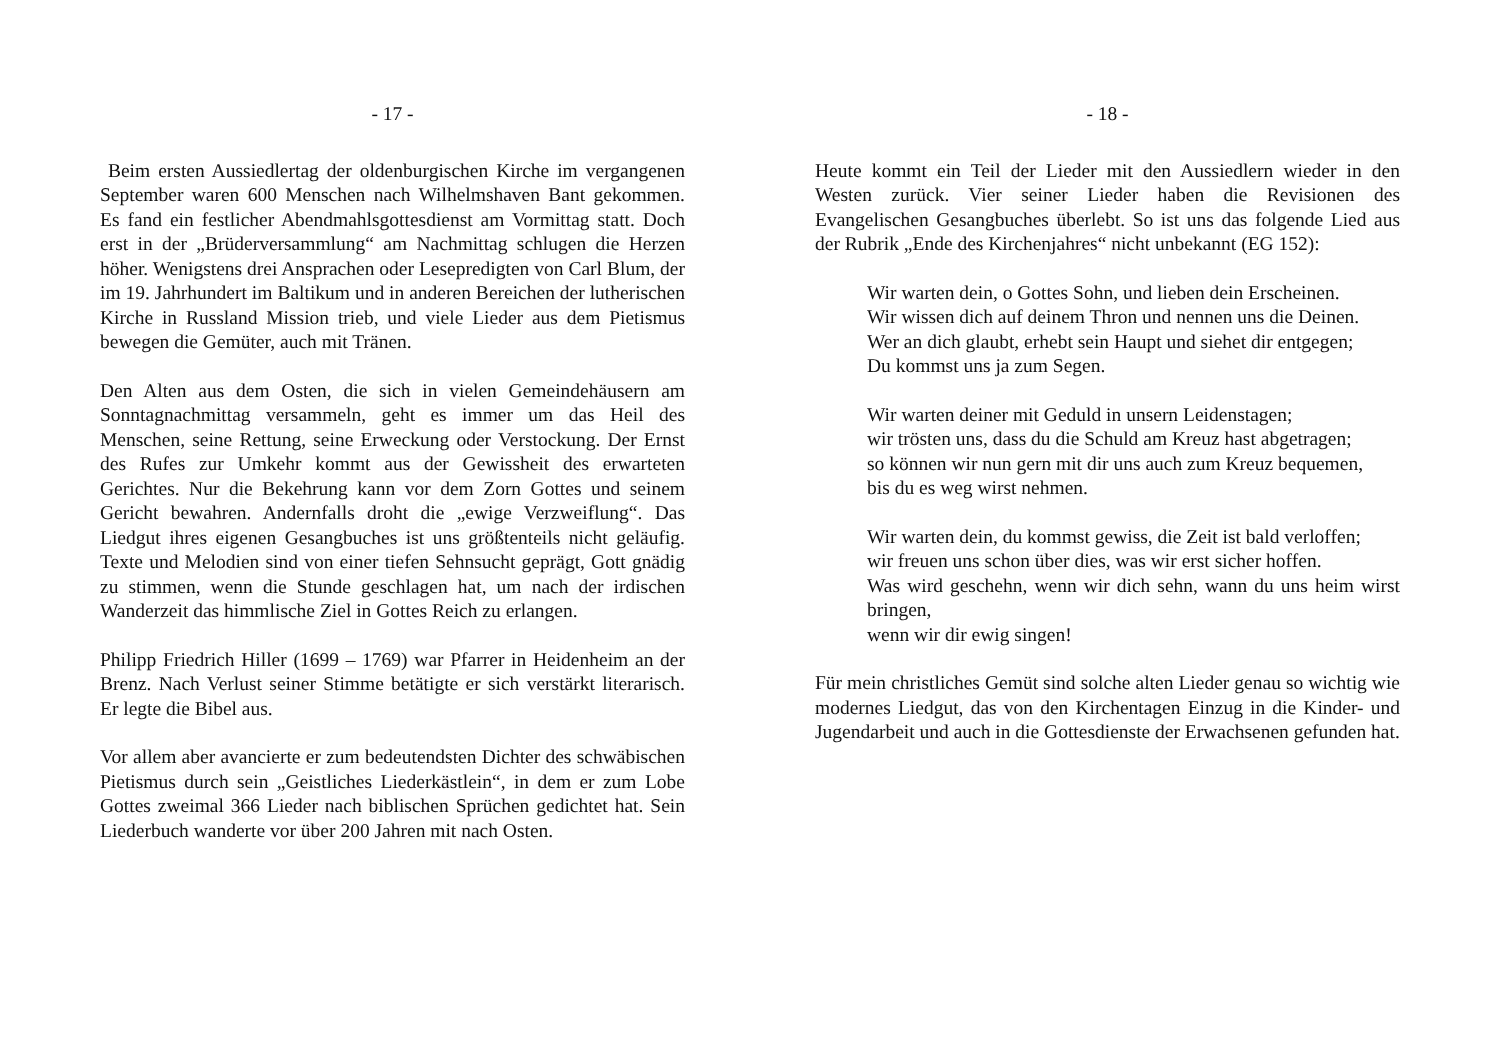- 17 -
Beim ersten Aussiedlertag der oldenburgischen Kirche im vergangenen September waren 600 Menschen nach Wilhelmshaven Bant gekommen. Es fand ein festlicher Abendmahlsgottesdienst am Vormittag statt. Doch erst in der „Brüderversammlung“ am Nachmittag schlugen die Herzen höher. Wenigstens drei Ansprachen oder Lesepredigten von Carl Blum, der im 19. Jahrhundert im Baltikum und in anderen Bereichen der lutherischen Kirche in Russland Mission trieb, und viele Lieder aus dem Pietismus bewegen die Gemüter, auch mit Tränen.
Den Alten aus dem Osten, die sich in vielen Gemeindehäusern am Sonntagnachmittag versammeln, geht es immer um das Heil des Menschen, seine Rettung, seine Erweckung oder Verstockung. Der Ernst des Rufes zur Umkehr kommt aus der Gewissheit des erwarteten Gerichtes. Nur die Bekehrung kann vor dem Zorn Gottes und seinem Gericht bewahren. Andernfalls droht die „ewige Verzweiflung“. Das Liedgut ihres eigenen Gesangbuches ist uns größtenteils nicht geläufig. Texte und Melodien sind von einer tiefen Sehnsucht geprägt, Gott gnädig zu stimmen, wenn die Stunde geschlagen hat, um nach der irdischen Wanderzeit das himmlische Ziel in Gottes Reich zu erlangen.
Philipp Friedrich Hiller (1699 – 1769) war Pfarrer in Heidenheim an der Brenz. Nach Verlust seiner Stimme betätigte er sich verstärkt literarisch. Er legte die Bibel aus.
Vor allem aber avancierte er zum bedeutendsten Dichter des schwäbischen Pietismus durch sein „Geistliches Liederkästlein“, in dem er zum Lobe Gottes zweimal 366 Lieder nach biblischen Sprüchen gedichtet hat. Sein Liederbuch wanderte vor über 200 Jahren mit nach Osten.
- 18 -
Heute kommt ein Teil der Lieder mit den Aussiedlern wieder in den Westen zurück. Vier seiner Lieder haben die Revisionen des Evangelischen Gesangbuches überlebt. So ist uns das folgende Lied aus der Rubrik „Ende des Kirchenjahres“ nicht unbekannt (EG 152):
Wir warten dein, o Gottes Sohn, und lieben dein Erscheinen.
Wir wissen dich auf deinem Thron und nennen uns die Deinen.
Wer an dich glaubt, erhebt sein Haupt und siehet dir entgegen;
Du kommst uns ja zum Segen.
Wir warten deiner mit Geduld in unsern Leidenstagen;
wir trösten uns, dass du die Schuld am Kreuz hast abgetragen;
so können wir nun gern mit dir uns auch zum Kreuz bequemen,
bis du es weg wirst nehmen.
Wir warten dein, du kommst gewiss, die Zeit ist bald verloffen;
wir freuen uns schon über dies, was wir erst sicher hoffen.
Was wird geschehn, wenn wir dich sehn, wann du uns heim wirst bringen,
wenn wir dir ewig singen!
Für mein christliches Gemüt sind solche alten Lieder genau so wichtig wie modernes Liedgut, das von den Kirchentagen Einzug in die Kinder- und Jugendarbeit und auch in die Gottesdienste der Erwachsenen gefunden hat.